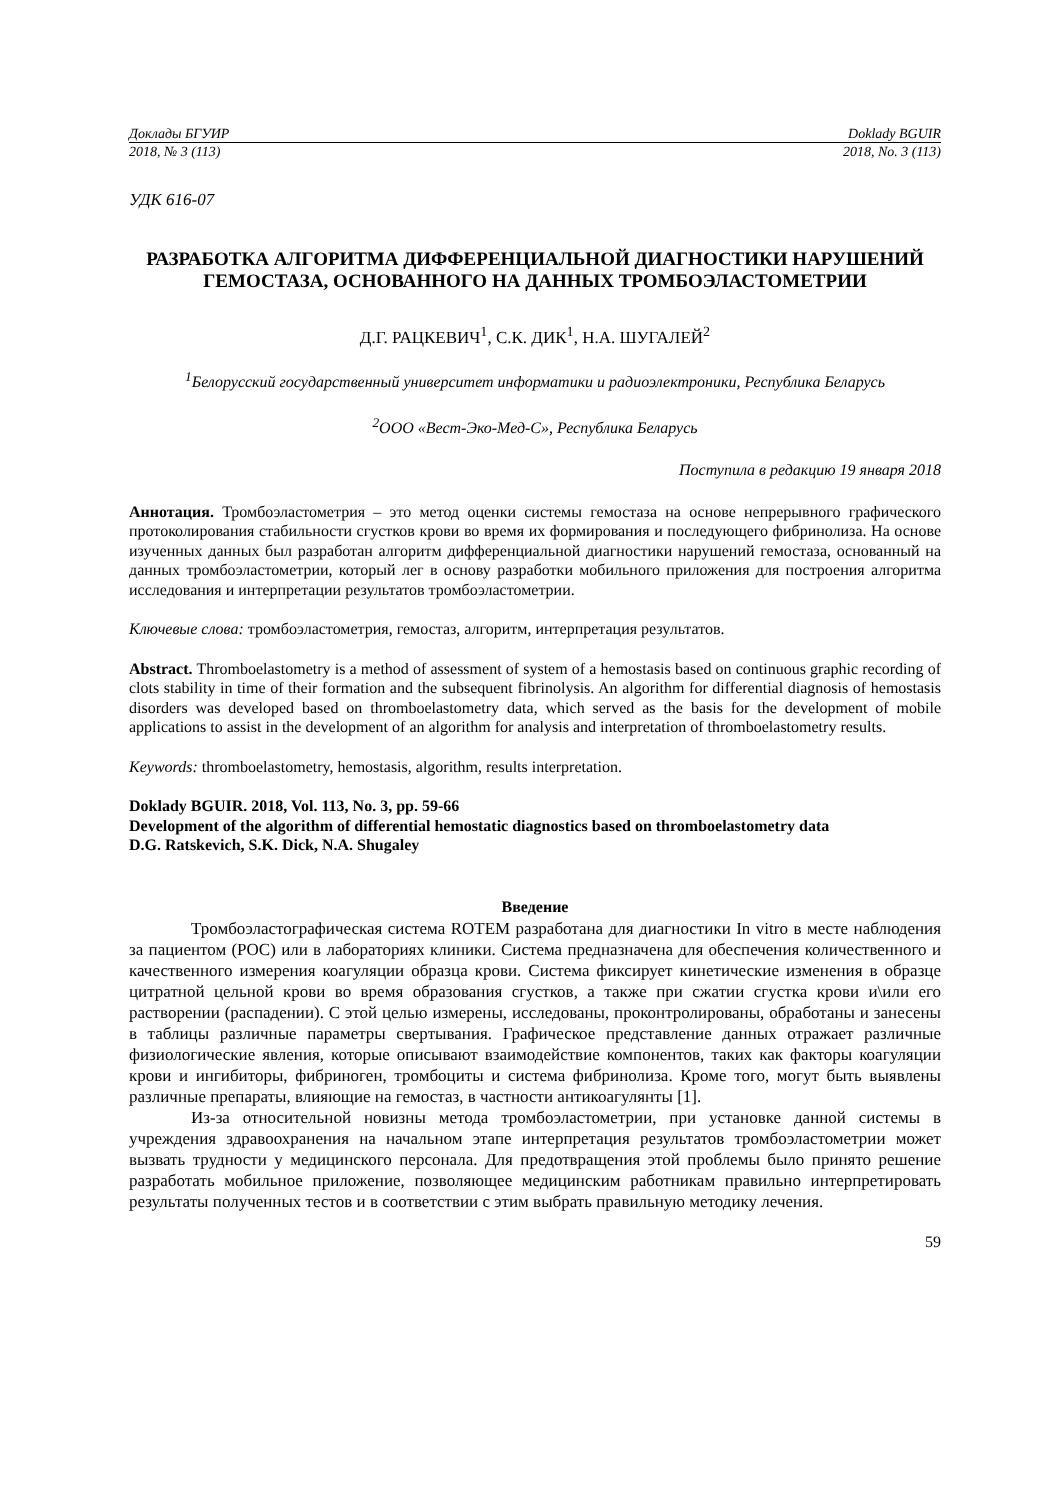Доклады БГУИР Doklady BGUIR
2018, № 3 (113) 2018, No. 3 (113)
УДК 616-07
РАЗРАБОТКА АЛГОРИТМА ДИФФЕРЕНЦИАЛЬНОЙ ДИАГНОСТИКИ НАРУШЕНИЙ ГЕМОСТАЗА, ОСНОВАННОГО НА ДАННЫХ ТРОМБОЭЛАСТОМЕТРИИ
Д.Г. РАЦКЕВИЧ<sup>1</sup>, С.К. ДИК<sup>1</sup>, Н.А. ШУГАЛЕЙ<sup>2</sup>
<sup>1</sup> Белорусский государственный университет информатики и радиоэлектроники, Республика Беларусь
<sup>2</sup> ООО «Вест-Эко-Мед-С», Республика Беларусь
Поступила в редакцию 19 января 2018
Аннотация. Тромбоэластометрия – это метод оценки системы гемостаза на основе непрерывного графического протоколирования стабильности сгустков крови во время их формирования и последующего фибринолиза. На основе изученных данных был разработан алгоритм дифференциальной диагностики нарушений гемостаза, основанный на данных тромбоэластометрии, который лег в основу разработки мобильного приложения для построения алгоритма исследования и интерпретации результатов тромбоэластометрии.
Ключевые слова: тромбоэластометрия, гемостаз, алгоритм, интерпретация результатов.
Abstract. Thromboelastometry is a method of assessment of system of a hemostasis based on continuous graphic recording of clots stability in time of their formation and the subsequent fibrinolysis. An algorithm for differential diagnosis of hemostasis disorders was developed based on thromboelastometry data, which served as the basis for the development of mobile applications to assist in the development of an algorithm for analysis and interpretation of thromboelastometry results.
Keywords: thromboelastometry, hemostasis, algorithm, results interpretation.
Doklady BGUIR. 2018, Vol. 113, No. 3, pp. 59-66
Development of the algorithm of differential hemostatic diagnostics based on thromboelastometry data
D.G. Ratskevich, S.K. Dick, N.A. Shugaley
Введение
Тромбоэластографическая система ROTEM разработана для диагностики In vitro в месте наблюдения за пациентом (POC) или в лабораториях клиники. Система предназначена для обеспечения количественного и качественного измерения коагуляции образца крови. Система фиксирует кинетические изменения в образце цитратной цельной крови во время образования сгустков, а также при сжатии сгустка крови и\или его растворении (распадении). С этой целью измерены, исследованы, проконтролированы, обработаны и занесены в таблицы различные параметры свертывания. Графическое представление данных отражает различные физиологические явления, которые описывают взаимодействие компонентов, таких как факторы коагуляции крови и ингибиторы, фибриноген, тромбоциты и система фибринолиза. Кроме того, могут быть выявлены различные препараты, влияющие на гемостаз, в частности антикоагулянты [1].
Из-за относительной новизны метода тромбоэластометрии, при установке данной системы в учреждения здравоохранения на начальном этапе интерпретация результатов тромбоэластометрии может вызвать трудности у медицинского персонала. Для предотвращения этой проблемы было принято решение разработать мобильное приложение, позволяющее медицинским работникам правильно интерпретировать результаты полученных тестов и в соответствии с этим выбрать правильную методику лечения.
59